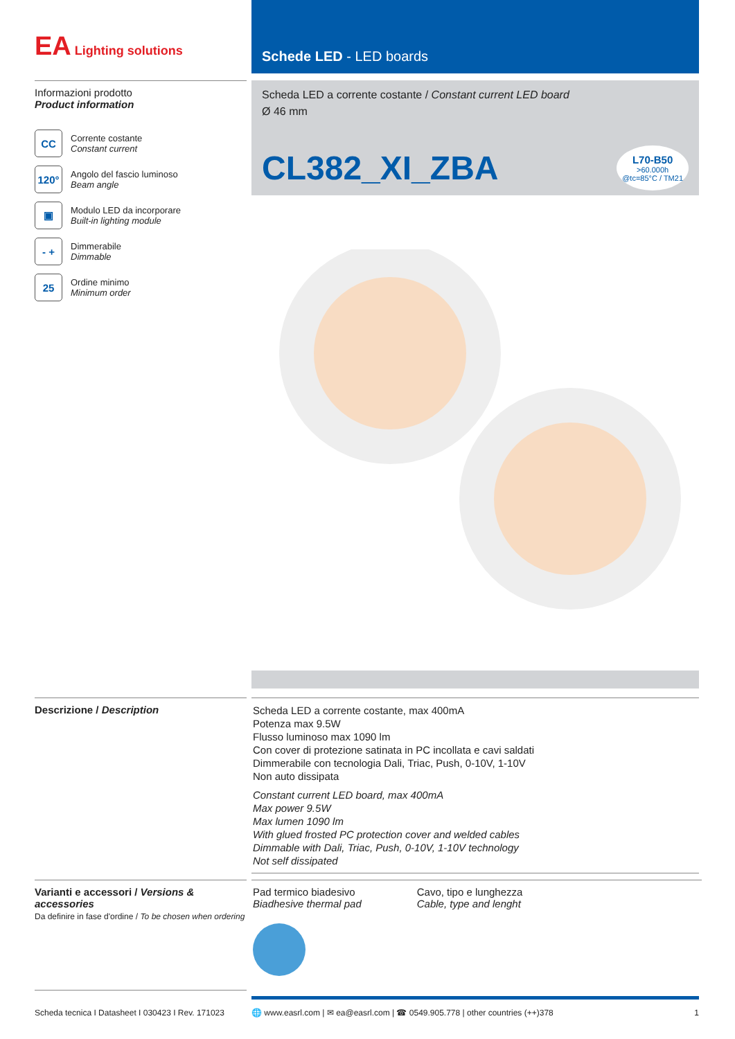EA Lighting solutions
Schede LED - LED boards
Informazioni prodotto
Product information
CC
Corrente costante
Constant current
120°
Angolo del fascio luminoso
Beam angle
▣
Modulo LED da incorporare
Built-in lighting module
- +
Dimmerabile
Dimmable
25
Ordine minimo
Minimum order
Scheda LED a corrente costante / Constant current LED board
Ø 46 mm
CL382_XI_ZBA L70-B50
>60.000h
@tc=85°C / TM21
Descrizione / Description
Scheda LED a corrente costante, max 400mA
Potenza max 9.5W
Flusso luminoso max 1090 lm
Con cover di protezione satinata in PC incollata e cavi saldati
Dimmerabile con tecnologia Dali, Triac, Push, 0-10V, 1-10V
Non auto dissipata
Constant current LED board, max 400mA
Max power 9.5W
Max lumen 1090 lm
With glued frosted PC protection cover and welded cables
Dimmable with Dali, Triac, Push, 0-10V, 1-10V technology
Not self dissipated
Varianti e accessori / Versions & accessories
Da definire in fase d'ordine / To be chosen when ordering
Pad termico biadesivo
Biadhesive thermal pad
Cavo, tipo e lunghezza
Cable, type and lenght
Scheda tecnica I Datasheet I 030423 I Rev. 171023
🌐 www.easrl.com | ✉ ea@easrl.com | ☎ 0549.905.778 | other countries (++)378 1